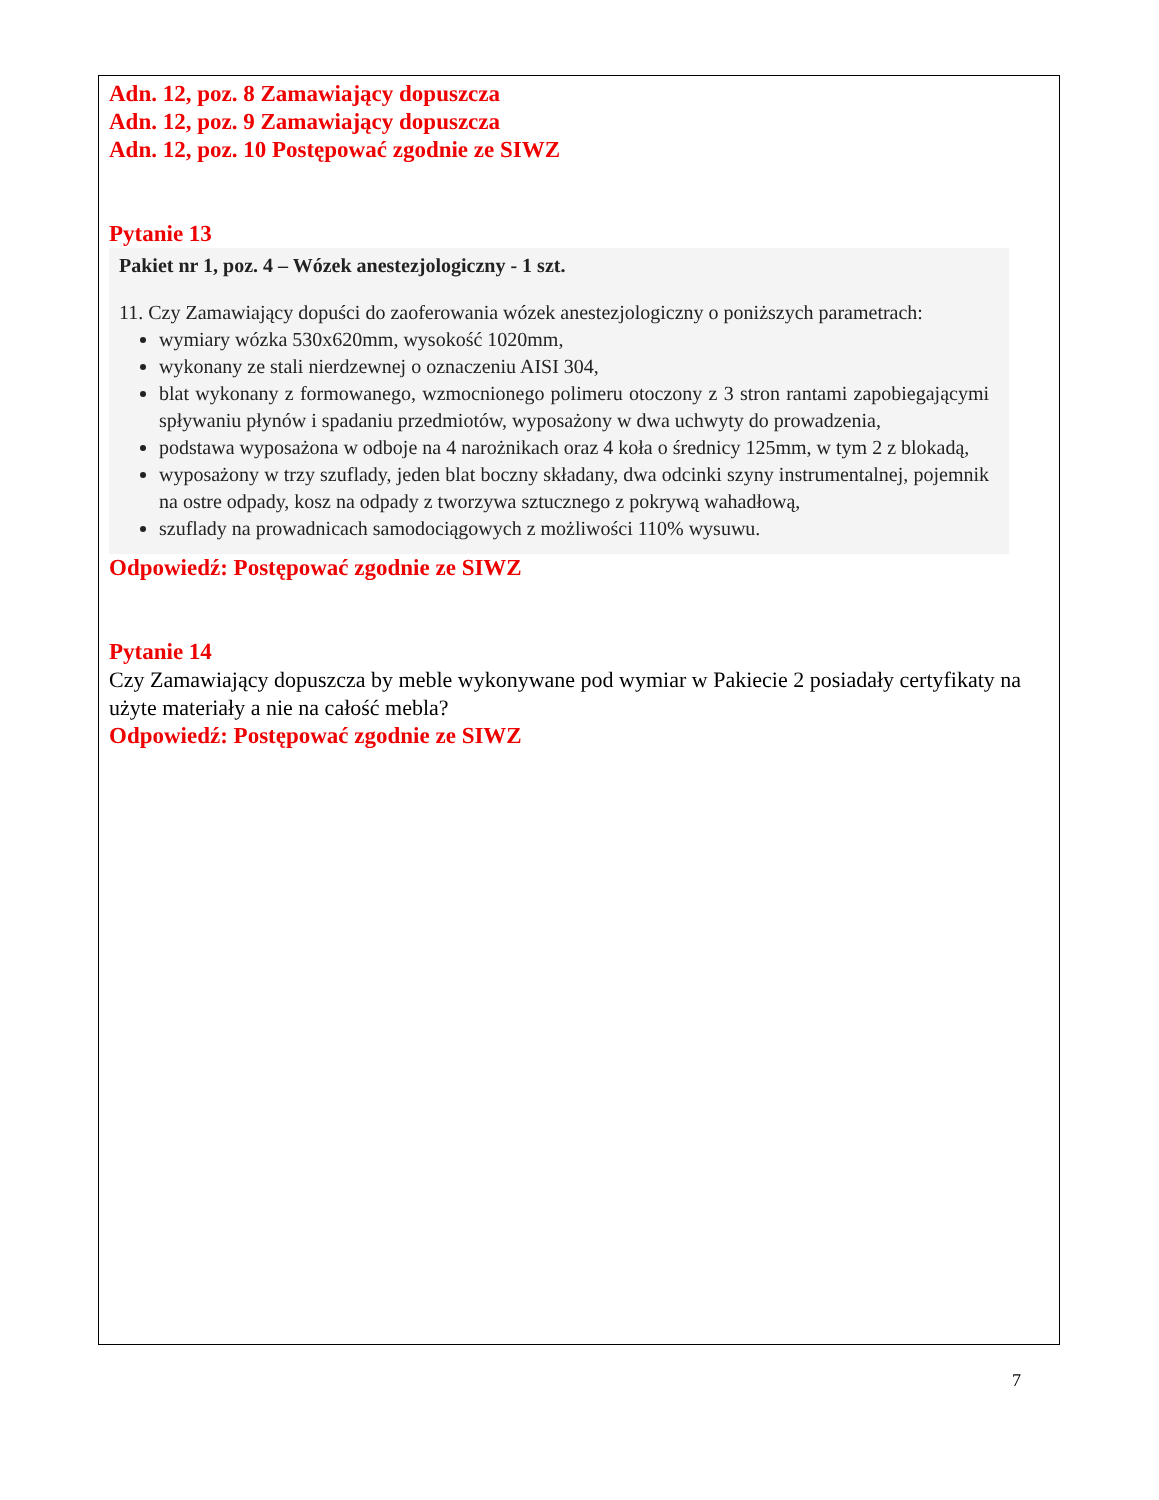Adn. 12, poz. 8 Zamawiający dopuszcza
Adn. 12, poz. 9 Zamawiający dopuszcza
Adn. 12, poz. 10 Postępować zgodnie ze SIWZ
Pytanie 13
Pakiet nr 1, poz. 4 – Wózek anestezjologiczny - 1 szt.
11. Czy Zamawiający dopuści do zaoferowania wózek anestezjologiczny o poniższych parametrach:
wymiary wózka 530x620mm, wysokość 1020mm,
wykonany ze stali nierdzewnej o oznaczeniu AISI 304,
blat wykonany z formowanego, wzmocnionego polimeru otoczony z 3 stron rantami zapobiegającymi spływaniu płynów i spadaniu przedmiotów, wyposażony w dwa uchwyty do prowadzenia,
podstawa wyposażona w odboje na 4 narożnikach oraz 4 koła o średnicy 125mm, w tym 2 z blokadą,
wyposażony w trzy szuflady, jeden blat boczny składany, dwa odcinki szyny instrumentalnej, pojemnik na ostre odpady, kosz na odpady z tworzywa sztucznego z pokrywą wahadłową,
szuflady na prowadnicach samodociągowych z możliwości 110% wysuwu.
Odpowiedź: Postępować zgodnie ze SIWZ
Pytanie 14
Czy Zamawiający dopuszcza by meble wykonywane pod wymiar w Pakiecie 2 posiadały certyfikaty na użyte materiały a nie na całość mebla?
Odpowiedź: Postępować zgodnie ze SIWZ
7